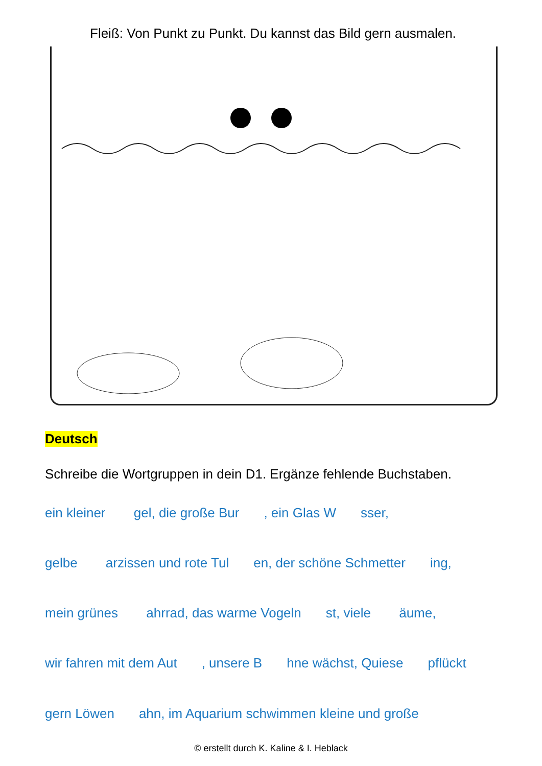Fleiß: Von Punkt zu Punkt. Du kannst das Bild gern ausmalen.
Deutsch
Schreibe die Wortgruppen in dein D1. Ergänze fehlende Buchstaben.
ein kleiner gel, die große Bur , ein Glas W sser,
gelbe arzissen und rote Tul en, der schöne Schmetter ing,
mein grünes ahrrad, das warme Vogeln st, viele äume,
wir fahren mit dem Aut , unsere B hne wächst, Quiese pflückt
gern Löwen ahn, im Aquarium schwimmen kleine und große
© erstellt durch K. Kaline & I. Heblack